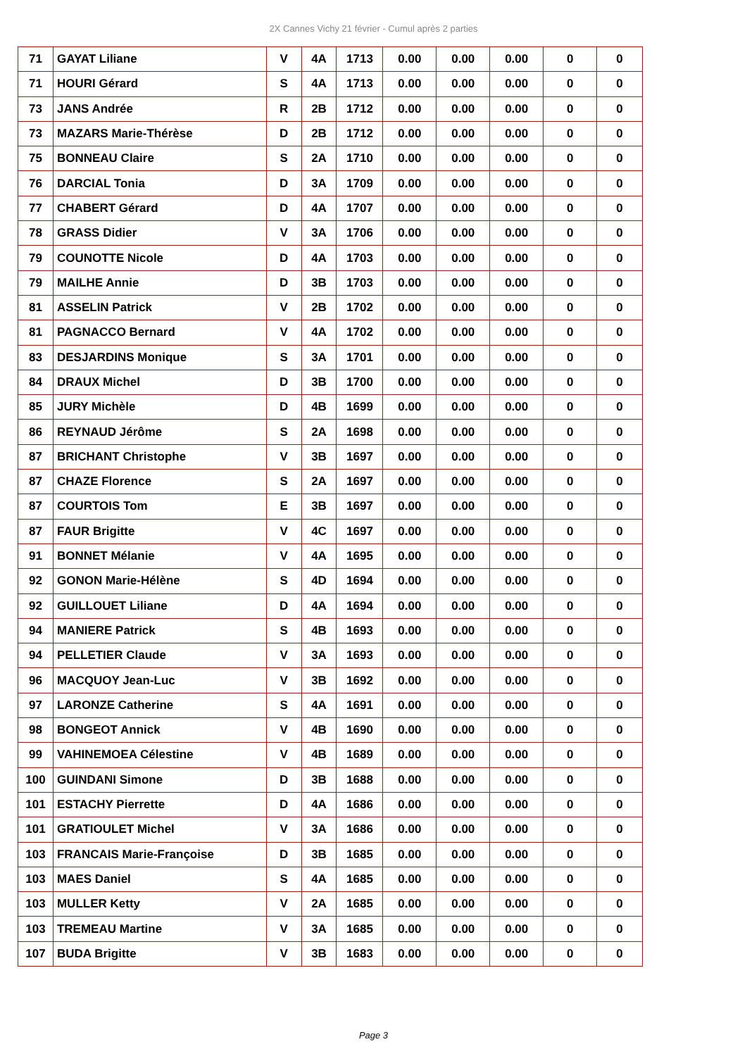2X Cannes Vichy 21 février - Cumul après 2 parties
| 71 | GAYAT Liliane | V | 4A | 1713 | 0.00 | 0.00 | 0.00 | 0 | 0 |
| 71 | HOURI Gérard | S | 4A | 1713 | 0.00 | 0.00 | 0.00 | 0 | 0 |
| 73 | JANS Andrée | R | 2B | 1712 | 0.00 | 0.00 | 0.00 | 0 | 0 |
| 73 | MAZARS Marie-Thérèse | D | 2B | 1712 | 0.00 | 0.00 | 0.00 | 0 | 0 |
| 75 | BONNEAU Claire | S | 2A | 1710 | 0.00 | 0.00 | 0.00 | 0 | 0 |
| 76 | DARCIAL Tonia | D | 3A | 1709 | 0.00 | 0.00 | 0.00 | 0 | 0 |
| 77 | CHABERT Gérard | D | 4A | 1707 | 0.00 | 0.00 | 0.00 | 0 | 0 |
| 78 | GRASS Didier | V | 3A | 1706 | 0.00 | 0.00 | 0.00 | 0 | 0 |
| 79 | COUNOTTE Nicole | D | 4A | 1703 | 0.00 | 0.00 | 0.00 | 0 | 0 |
| 79 | MAILHE Annie | D | 3B | 1703 | 0.00 | 0.00 | 0.00 | 0 | 0 |
| 81 | ASSELIN Patrick | V | 2B | 1702 | 0.00 | 0.00 | 0.00 | 0 | 0 |
| 81 | PAGNACCO Bernard | V | 4A | 1702 | 0.00 | 0.00 | 0.00 | 0 | 0 |
| 83 | DESJARDINS Monique | S | 3A | 1701 | 0.00 | 0.00 | 0.00 | 0 | 0 |
| 84 | DRAUX Michel | D | 3B | 1700 | 0.00 | 0.00 | 0.00 | 0 | 0 |
| 85 | JURY Michèle | D | 4B | 1699 | 0.00 | 0.00 | 0.00 | 0 | 0 |
| 86 | REYNAUD Jérôme | S | 2A | 1698 | 0.00 | 0.00 | 0.00 | 0 | 0 |
| 87 | BRICHANT Christophe | V | 3B | 1697 | 0.00 | 0.00 | 0.00 | 0 | 0 |
| 87 | CHAZE Florence | S | 2A | 1697 | 0.00 | 0.00 | 0.00 | 0 | 0 |
| 87 | COURTOIS Tom | E | 3B | 1697 | 0.00 | 0.00 | 0.00 | 0 | 0 |
| 87 | FAUR Brigitte | V | 4C | 1697 | 0.00 | 0.00 | 0.00 | 0 | 0 |
| 91 | BONNET Mélanie | V | 4A | 1695 | 0.00 | 0.00 | 0.00 | 0 | 0 |
| 92 | GONON Marie-Hélène | S | 4D | 1694 | 0.00 | 0.00 | 0.00 | 0 | 0 |
| 92 | GUILLOUET Liliane | D | 4A | 1694 | 0.00 | 0.00 | 0.00 | 0 | 0 |
| 94 | MANIERE Patrick | S | 4B | 1693 | 0.00 | 0.00 | 0.00 | 0 | 0 |
| 94 | PELLETIER Claude | V | 3A | 1693 | 0.00 | 0.00 | 0.00 | 0 | 0 |
| 96 | MACQUOY Jean-Luc | V | 3B | 1692 | 0.00 | 0.00 | 0.00 | 0 | 0 |
| 97 | LARONZE Catherine | S | 4A | 1691 | 0.00 | 0.00 | 0.00 | 0 | 0 |
| 98 | BONGEOT Annick | V | 4B | 1690 | 0.00 | 0.00 | 0.00 | 0 | 0 |
| 99 | VAHINEMOEA Célestine | V | 4B | 1689 | 0.00 | 0.00 | 0.00 | 0 | 0 |
| 100 | GUINDANI Simone | D | 3B | 1688 | 0.00 | 0.00 | 0.00 | 0 | 0 |
| 101 | ESTACHY Pierrette | D | 4A | 1686 | 0.00 | 0.00 | 0.00 | 0 | 0 |
| 101 | GRATIOULET Michel | V | 3A | 1686 | 0.00 | 0.00 | 0.00 | 0 | 0 |
| 103 | FRANCAIS Marie-Françoise | D | 3B | 1685 | 0.00 | 0.00 | 0.00 | 0 | 0 |
| 103 | MAES Daniel | S | 4A | 1685 | 0.00 | 0.00 | 0.00 | 0 | 0 |
| 103 | MULLER Ketty | V | 2A | 1685 | 0.00 | 0.00 | 0.00 | 0 | 0 |
| 103 | TREMEAU Martine | V | 3A | 1685 | 0.00 | 0.00 | 0.00 | 0 | 0 |
| 107 | BUDA Brigitte | V | 3B | 1683 | 0.00 | 0.00 | 0.00 | 0 | 0 |
Page 3